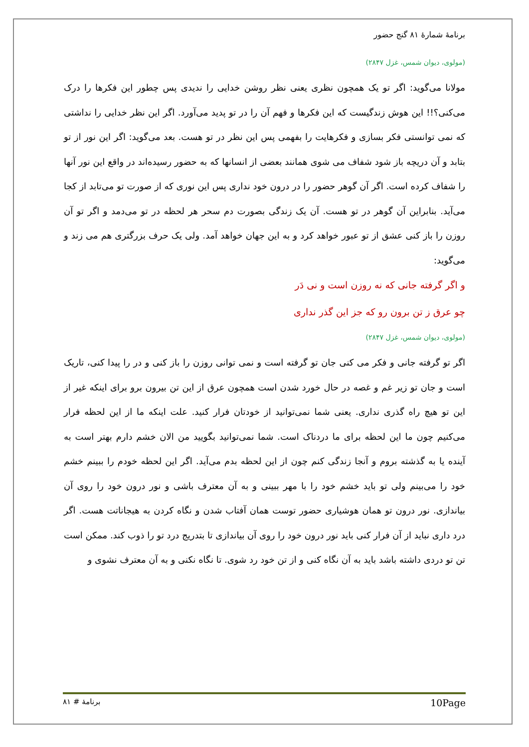برنامهٔ شمارهٔ ۸۱ گنج حضور
(مولوی، دیوان شمس، غزل ۲۸۴۷)
مولانا می‌گوید: اگر تو یک همچون نظری یعنی نظر روشن خدایی را ندیدی پس چطور این فکرها را درک می‌کنی؟!! این هوش زندگیست که این فکرها و فهم آن را در تو پدید می‌آورد. اگر این نظر خدایی را نداشتی که نمی توانستی فکر بسازی و فکرهایت را بفهمی پس این نظر در تو هست. بعد می‌گوید: اگر این نور از تو بتابد و آن دریچه باز شود شفاف می شوی همانند بعضی از انسانها که به حضور رسیده‌اند در واقع این نور آنها را شفاف کرده است. اگر آن گوهر حضور را در درون خود نداری پس این نوری که از صورت تو می‌تابد از کجا می‌آید. بنابراین آن گوهر در تو هست. آن یک زندگی بصورت دم سحر هر لحظه در تو می‌دمد و اگر تو آن روزن را باز کنی عشق از تو عبور خواهد کرد و به این جهان خواهد آمد. ولی یک حرف بزرگتری هم می زند و می‌گوید:
و اگر گرفته جانی که نه روزن است و نی دَر
چو عرق ز تن برون رو که جز این گذر نداری
(مولوی، دیوان شمس، غزل ۲۸۴۷)
اگر تو گرفته جانی و فکر می کنی جان تو گرفته است و نمی توانی روزن را باز کنی و در را پیدا کنی، تاریک است و جان تو زیر غم و غصه در حال خورد شدن است همچون عرق از این تن بیرون برو برای اینکه غیر از این تو هیچ راه گذری نداری. یعنی شما نمی‌توانید از خودتان فرار کنید. علت اینکه ما از این لحظه فرار می‌کنیم چون ما این لحظه برای ما دردناک است. شما نمی‌توانید بگویید من الان خشم دارم بهتر است به آینده یا به گذشته بروم و آنجا زندگی کنم چون از این لحظه بدم می‌آید. اگر این لحظه خودم را ببینم خشم خود را می‌بینم ولی تو باید خشم خود را با مهر ببینی و به آن معترف باشی و نور درون خود را روی آن بیاندازی. نور درون تو همان هوشیاری حضور توست همان آفتاب شدن و نگاه کردن به هیجاناتت هست. اگر درد داری نباید از آن فرار کنی باید نور درون خود را روی آن بیاندازی تا بتدریج درد تو را ذوب کند. ممکن است تن تو دردی داشته باشد باید به آن نگاه کنی و از تن خود رد شوی. تا نگاه نکنی و به آن معترف نشوی و
برنامهٔ # ۸۱ 10Page